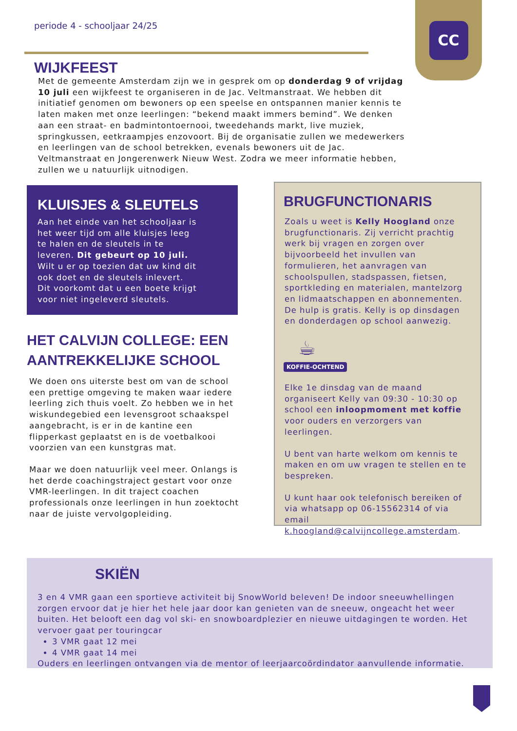periode 4 - schooljaar 24/25
CC
WIJKFEEST
Met de gemeente Amsterdam zijn we in gesprek om op donderdag 9 of vrijdag 10 juli een wijkfeest te organiseren in de Jac. Veltmanstraat. We hebben dit initiatief genomen om bewoners op een speelse en ontspannen manier kennis te laten maken met onze leerlingen: “bekend maakt immers bemind”. We denken aan een straat- en badmintontoernooi, tweedehands markt, live muziek, springkussen, eetkraampjes enzovoort. Bij de organisatie zullen we medewerkers en leerlingen van de school betrekken, evenals bewoners uit de Jac. Veltmanstraat en Jongerenwerk Nieuw West. Zodra we meer informatie hebben, zullen we u natuurlijk uitnodigen.
KLUISJES & SLEUTELS
Aan het einde van het schooljaar is het weer tijd om alle kluisjes leeg te halen en de sleutels in te leveren. Dit gebeurt op 10 juli. Wilt u er op toezien dat uw kind dit ook doet en de sleutels inlevert. Dit voorkomt dat u een boete krijgt voor niet ingeleverd sleutels.
HET CALVIJN COLLEGE: EEN AANTREKKELIJKE SCHOOL
We doen ons uiterste best om van de school een prettige omgeving te maken waar iedere leerling zich thuis voelt. Zo hebben we in het wiskundegebied een levensgroot schaakspel aangebracht, is er in de kantine een flipperkast geplaatst en is de voetbalkooi voorzien van een kunstgras mat.
Maar we doen natuurlijk veel meer. Onlangs is het derde coachingstraject gestart voor onze VMR-leerlingen. In dit traject coachen professionals onze leerlingen in hun zoektocht naar de juiste vervolgopleiding.
BRUGFUNCTIONARIS
Zoals u weet is Kelly Hoogland onze brugfunctionaris. Zij verricht prachtig werk bij vragen en zorgen over bijvoorbeeld het invullen van formulieren, het aanvragen van schoolspullen, stadspassen, fietsen, sportkleding en materialen, mantelzorg en lidmaatschappen en abonnementen. De hulp is gratis. Kelly is op dinsdagen en donderdagen op school aanwezig.
☕
KOFFIE-OCHTEND
Elke 1e dinsdag van de maand organiseert Kelly van 09:30 - 10:30 op school een inloopmoment met koffie voor ouders en verzorgers van leerlingen.
U bent van harte welkom om kennis te maken en om uw vragen te stellen en te bespreken.
U kunt haar ook telefonisch bereiken of via whatsapp op 06-15562314 of via email k.hoogland@calvijncollege.amsterdam.
SKIËN
3 en 4 VMR gaan een sportieve activiteit bij SnowWorld beleven! De indoor sneeuwhellingen zorgen ervoor dat je hier het hele jaar door kan genieten van de sneeuw, ongeacht het weer buiten. Het belooft een dag vol ski- en snowboardplezier en nieuwe uitdagingen te worden. Het vervoer gaat per touringcar
3 VMR gaat 12 mei
4 VMR gaat 14 mei
Ouders en leerlingen ontvangen via de mentor of leerjaarcoördindator aanvullende informatie.